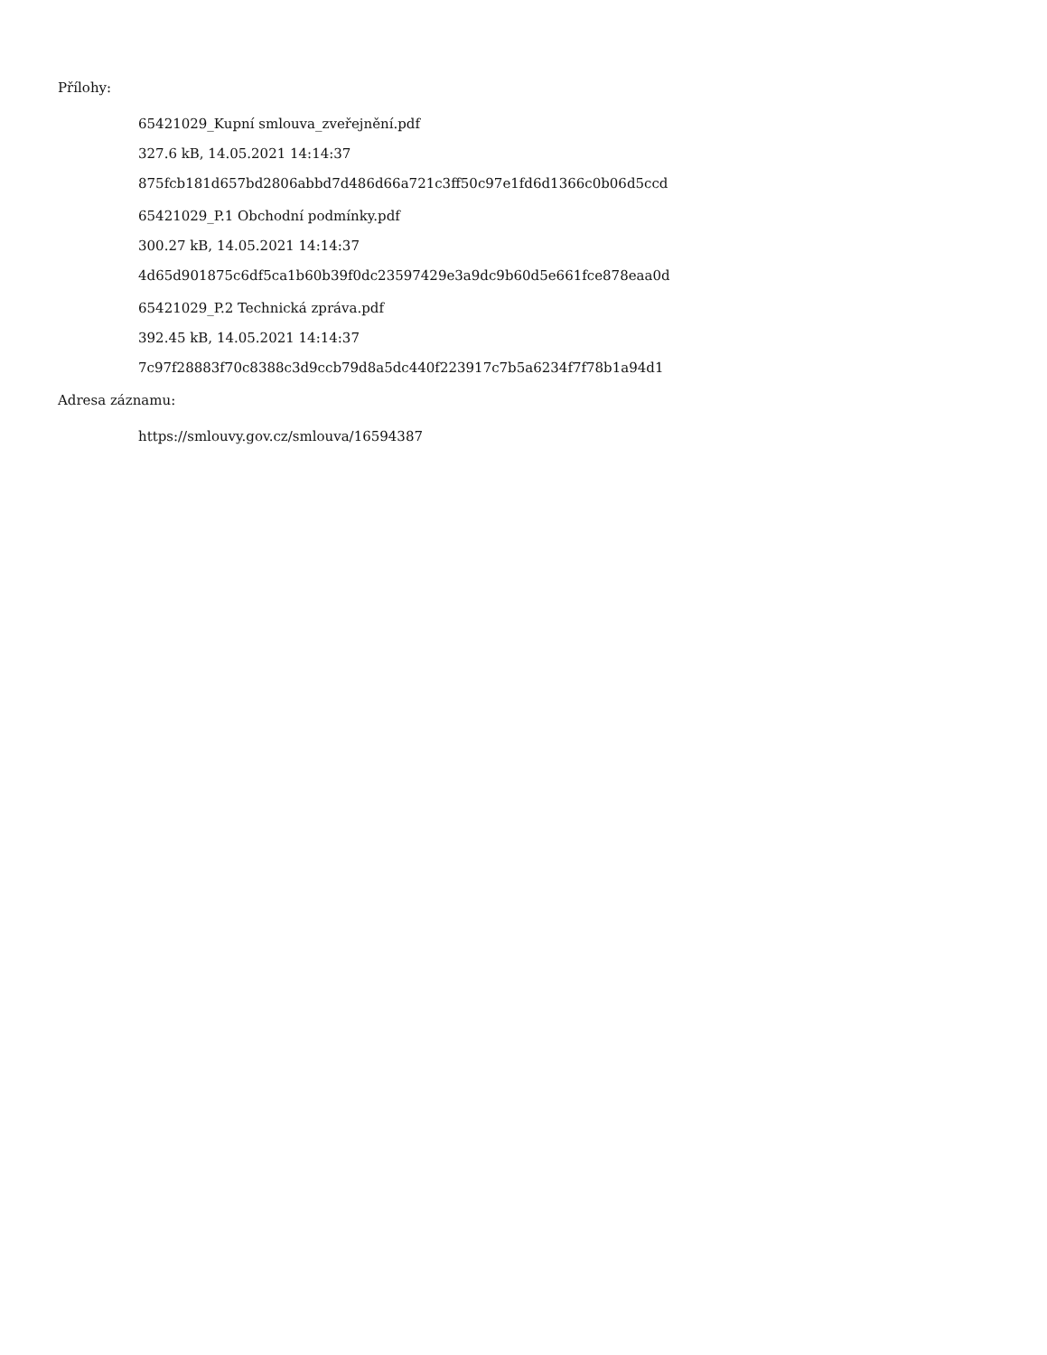Přílohy:
65421029_Kupní smlouva_zveřejnění.pdf
327.6 kB, 14.05.2021 14:14:37
875fcb181d657bd2806abbd7d486d66a721c3ff50c97e1fd6d1366c0b06d5ccd
65421029_P.1 Obchodní podmínky.pdf
300.27 kB, 14.05.2021 14:14:37
4d65d901875c6df5ca1b60b39f0dc23597429e3a9dc9b60d5e661fce878eaa0d
65421029_P.2 Technická zpráva.pdf
392.45 kB, 14.05.2021 14:14:37
7c97f28883f70c8388c3d9ccb79d8a5dc440f223917c7b5a6234f7f78b1a94d1
Adresa záznamu:
https://smlouvy.gov.cz/smlouva/16594387